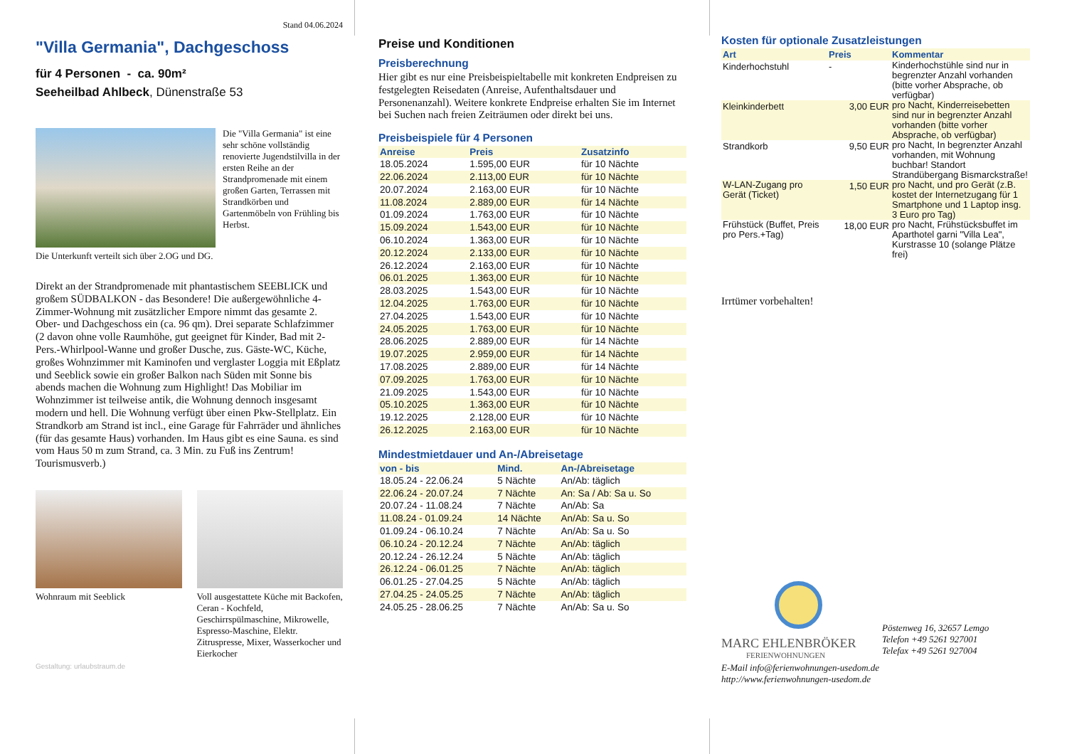Stand 04.06.2024
"Villa Germania", Dachgeschoss
für 4 Personen - ca. 90m²
Seeheilbad Ahlbeck, Dünenstraße 53
Die "Villa Germania" ist eine sehr schöne vollständig renovierte Jugendstilvilla in der ersten Reihe an der Strandpromenade mit einem großen Garten, Terrassen mit Strandkörben und Gartenmöbeln von Frühling bis Herbst.
Die Unterkunft verteilt sich über 2.OG und DG.
Direkt an der Strandpromenade mit phantastischem SEEBLICK und großem SÜDBALKON - das Besondere! Die außergewöhnliche 4-Zimmer-Wohnung mit zusätzlicher Empore nimmt das gesamte 2. Ober- und Dachgeschoss ein (ca. 96 qm). Drei separate Schlafzimmer (2 davon ohne volle Raumhöhe, gut geeignet für Kinder, Bad mit 2- Pers.-Whirlpool-Wanne und großer Dusche, zus. Gäste-WC, Küche, großes Wohnzimmer mit Kaminofen und verglaster Loggia mit Eßplatz und Seeblick sowie ein großer Balkon nach Süden mit Sonne bis abends machen die Wohnung zum Highlight! Das Mobiliar im Wohnzimmer ist teilweise antik, die Wohnung dennoch insgesamt modern und hell. Die Wohnung verfügt über einen Pkw-Stellplatz. Ein Strandkorb am Strand ist incl., eine Garage für Fahrräder und ähnliches (für das gesamte Haus) vorhanden. Im Haus gibt es eine Sauna. es sind vom Haus 50 m zum Strand, ca. 3 Min. zu Fuß ins Zentrum! Tourismusverb.)
Wohnraum mit Seeblick Voll ausgestattete Küche mit Backofen, Ceran - Kochfeld, Geschirrspülmaschine, Mikrowelle, Espresso-Maschine, Elektr. Zitruspresse, Mixer, Wasserkocher und Eierkocher
Gestaltung: urlaubstraum.de
Preise und Konditionen
Preisberechnung
Hier gibt es nur eine Preisbeispieltabelle mit konkreten Endpreisen zu festgelegten Reisedaten (Anreise, Aufenthaltsdauer und Personenanzahl). Weitere konkrete Endpreise erhalten Sie im Internet bei Suchen nach freien Zeiträumen oder direkt bei uns.
Preisbeispiele für 4 Personen
| Anreise | Preis | Zusatzinfo |
| --- | --- | --- |
| 18.05.2024 | 1.595,00 EUR | für 10 Nächte |
| 22.06.2024 | 2.113,00 EUR | für 10 Nächte |
| 20.07.2024 | 2.163,00 EUR | für 10 Nächte |
| 11.08.2024 | 2.889,00 EUR | für 14 Nächte |
| 01.09.2024 | 1.763,00 EUR | für 10 Nächte |
| 15.09.2024 | 1.543,00 EUR | für 10 Nächte |
| 06.10.2024 | 1.363,00 EUR | für 10 Nächte |
| 20.12.2024 | 2.133,00 EUR | für 10 Nächte |
| 26.12.2024 | 2.163,00 EUR | für 10 Nächte |
| 06.01.2025 | 1.363,00 EUR | für 10 Nächte |
| 28.03.2025 | 1.543,00 EUR | für 10 Nächte |
| 12.04.2025 | 1.763,00 EUR | für 10 Nächte |
| 27.04.2025 | 1.543,00 EUR | für 10 Nächte |
| 24.05.2025 | 1.763,00 EUR | für 10 Nächte |
| 28.06.2025 | 2.889,00 EUR | für 14 Nächte |
| 19.07.2025 | 2.959,00 EUR | für 14 Nächte |
| 17.08.2025 | 2.889,00 EUR | für 14 Nächte |
| 07.09.2025 | 1.763,00 EUR | für 10 Nächte |
| 21.09.2025 | 1.543,00 EUR | für 10 Nächte |
| 05.10.2025 | 1.363,00 EUR | für 10 Nächte |
| 19.12.2025 | 2.128,00 EUR | für 10 Nächte |
| 26.12.2025 | 2.163,00 EUR | für 10 Nächte |
Mindestmietdauer und An-/Abreisetage
| von - bis | Mind. | An-/Abreisetage |
| --- | --- | --- |
| 18.05.24 - 22.06.24 | 5 Nächte | An/Ab: täglich |
| 22.06.24 - 20.07.24 | 7 Nächte | An: Sa / Ab: Sa u. So |
| 20.07.24 - 11.08.24 | 7 Nächte | An/Ab: Sa |
| 11.08.24 - 01.09.24 | 14 Nächte | An/Ab: Sa u. So |
| 01.09.24 - 06.10.24 | 7 Nächte | An/Ab: Sa u. So |
| 06.10.24 - 20.12.24 | 7 Nächte | An/Ab: täglich |
| 20.12.24 - 26.12.24 | 5 Nächte | An/Ab: täglich |
| 26.12.24 - 06.01.25 | 7 Nächte | An/Ab: täglich |
| 06.01.25 - 27.04.25 | 5 Nächte | An/Ab: täglich |
| 27.04.25 - 24.05.25 | 7 Nächte | An/Ab: täglich |
| 24.05.25 - 28.06.25 | 7 Nächte | An/Ab: Sa u. So |
Kosten für optionale Zusatzleistungen
| Art | Preis | Kommentar |
| --- | --- | --- |
| Kinderhochstuhl | - | Kinderhochstühle sind nur in begrenzter Anzahl vorhanden (bitte vorher Absprache, ob verfügbar) |
| Kleinkinderbett | 3,00 EUR | pro Nacht, Kinderreisebetten sind nur in begrenzter Anzahl vorhanden (bitte vorher Absprache, ob verfügbar) |
| Strandkorb | 9,50 EUR | pro Nacht, In begrenzter Anzahl vorhanden, mit Wohnung buchbar! Standort Strandübergang Bismarckstraße! |
| W-LAN-Zugang pro Gerät (Ticket) | 1,50 EUR | pro Nacht, und pro Gerät (z.B. kostet der Internetzugang für 1 Smartphone und 1 Laptop insg. 3 Euro pro Tag) |
| Frühstück (Buffet, Preis pro Pers.+Tag) | 18,00 EUR | pro Nacht, Frühstücksbuffet im Aparthotel garni "Villa Lea", Kurstrasse 10 (solange Plätze frei) |
Irrtümer vorbehalten!
MARC EHLENBRÖKER
FERIENWOHNUNGEN
Pöstenweg 16, 32657 Lemgo
Telefon +49 5261 927001
Telefax +49 5261 927004
E-Mail info@ferienwohnungen-usedom.de
http://www.ferienwohnungen-usedom.de